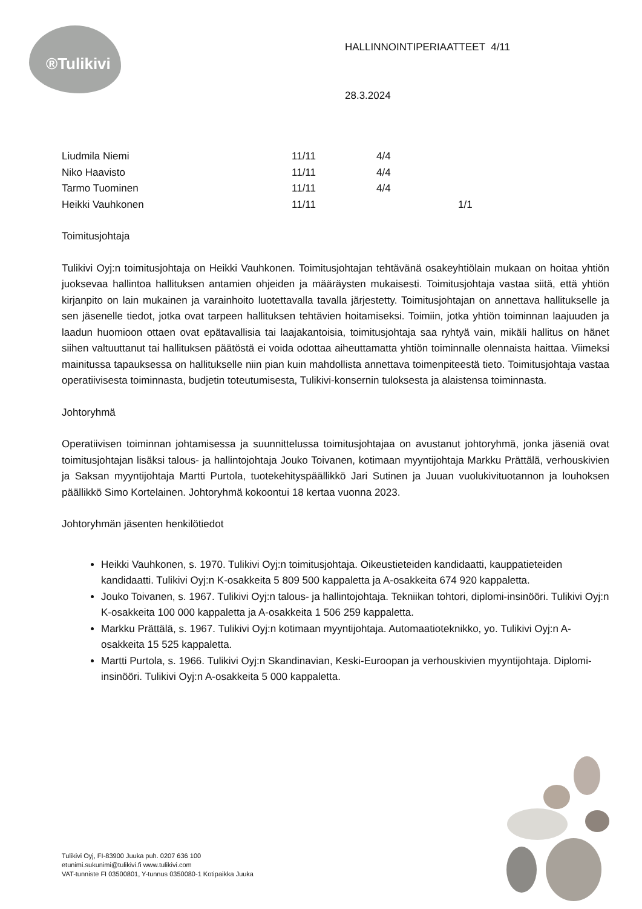®Tulikivi
HALLINNOINTIPERIAATTEET 4/11
28.3.2024
| Liudmila Niemi | 11/11 | 4/4 | |
| Niko Haavisto | 11/11 | 4/4 | |
| Tarmo Tuominen | 11/11 | 4/4 | |
| Heikki Vauhkonen | 11/11 | | 1/1 |
Toimitusjohtaja
Tulikivi Oyj:n toimitusjohtaja on Heikki Vauhkonen. Toimitusjohtajan tehtävänä osakeyhtiölain mukaan on hoitaa yhtiön juoksevaa hallintoa hallituksen antamien ohjeiden ja määräysten mukaisesti. Toimitusjohtaja vastaa siitä, että yhtiön kirjanpito on lain mukainen ja varainhoito luotettavalla tavalla järjestetty. Toimitusjohtajan on annettava hallitukselle ja sen jäsenelle tiedot, jotka ovat tarpeen hallituksen tehtävien hoitamiseksi. Toimiin, jotka yhtiön toiminnan laajuuden ja laadun huomioon ottaen ovat epätavallisia tai laajakantoisia, toimitusjohtaja saa ryhtyä vain, mikäli hallitus on hänet siihen valtuuttanut tai hallituksen päätöstä ei voida odottaa aiheuttamatta yhtiön toiminnalle olennaista haittaa. Viimeksi mainitussa tapauksessa on hallitukselle niin pian kuin mahdollista annettava toimenpiteestä tieto. Toimitusjohtaja vastaa operatiivisesta toiminnasta, budjetin toteutumisesta, Tulikivi-konsernin tuloksesta ja alaistensa toiminnasta.
Johtoryhmä
Operatiivisen toiminnan johtamisessa ja suunnittelussa toimitusjohtajaa on avustanut johtoryhmä, jonka jäseniä ovat toimitusjohtajan lisäksi talous- ja hallintojohtaja Jouko Toivanen, kotimaan myyntijohtaja Markku Prättälä, verhouskivien ja Saksan myyntijohtaja Martti Purtola, tuotekehityspäällikkö Jari Sutinen ja Juuan vuolukivituotannon ja louhoksen päällikkö Simo Kortelainen. Johtoryhmä kokoontui 18 kertaa vuonna 2023.
Johtoryhmän jäsenten henkilötiedot
Heikki Vauhkonen, s. 1970. Tulikivi Oyj:n toimitusjohtaja. Oikeustieteiden kandidaatti, kauppatieteiden kandidaatti. Tulikivi Oyj:n K-osakkeita 5 809 500 kappaletta ja A-osakkeita 674 920 kappaletta.
Jouko Toivanen, s. 1967. Tulikivi Oyj:n talous- ja hallintojohtaja. Tekniikan tohtori, diplomi-insinööri. Tulikivi Oyj:n K-osakkeita 100 000 kappaletta ja A-osakkeita 1 506 259 kappaletta.
Markku Prättälä, s. 1967. Tulikivi Oyj:n kotimaan myyntijohtaja. Automaatioteknikko, yo. Tulikivi Oyj:n A-osakkeita 15 525 kappaletta.
Martti Purtola, s. 1966. Tulikivi Oyj:n Skandinavian, Keski-Euroopan ja verhouskivien myyntijohtaja. Diplomi-insinööri. Tulikivi Oyj:n A-osakkeita 5 000 kappaletta.
Tulikivi Oyj, FI-83900 Juuka puh. 0207 636 100
etunimi.sukunimi@tulikivi.fi www.tulikivi.com
VAT-tunniste FI 03500801, Y-tunnus 0350080-1 Kotipaikka Juuka